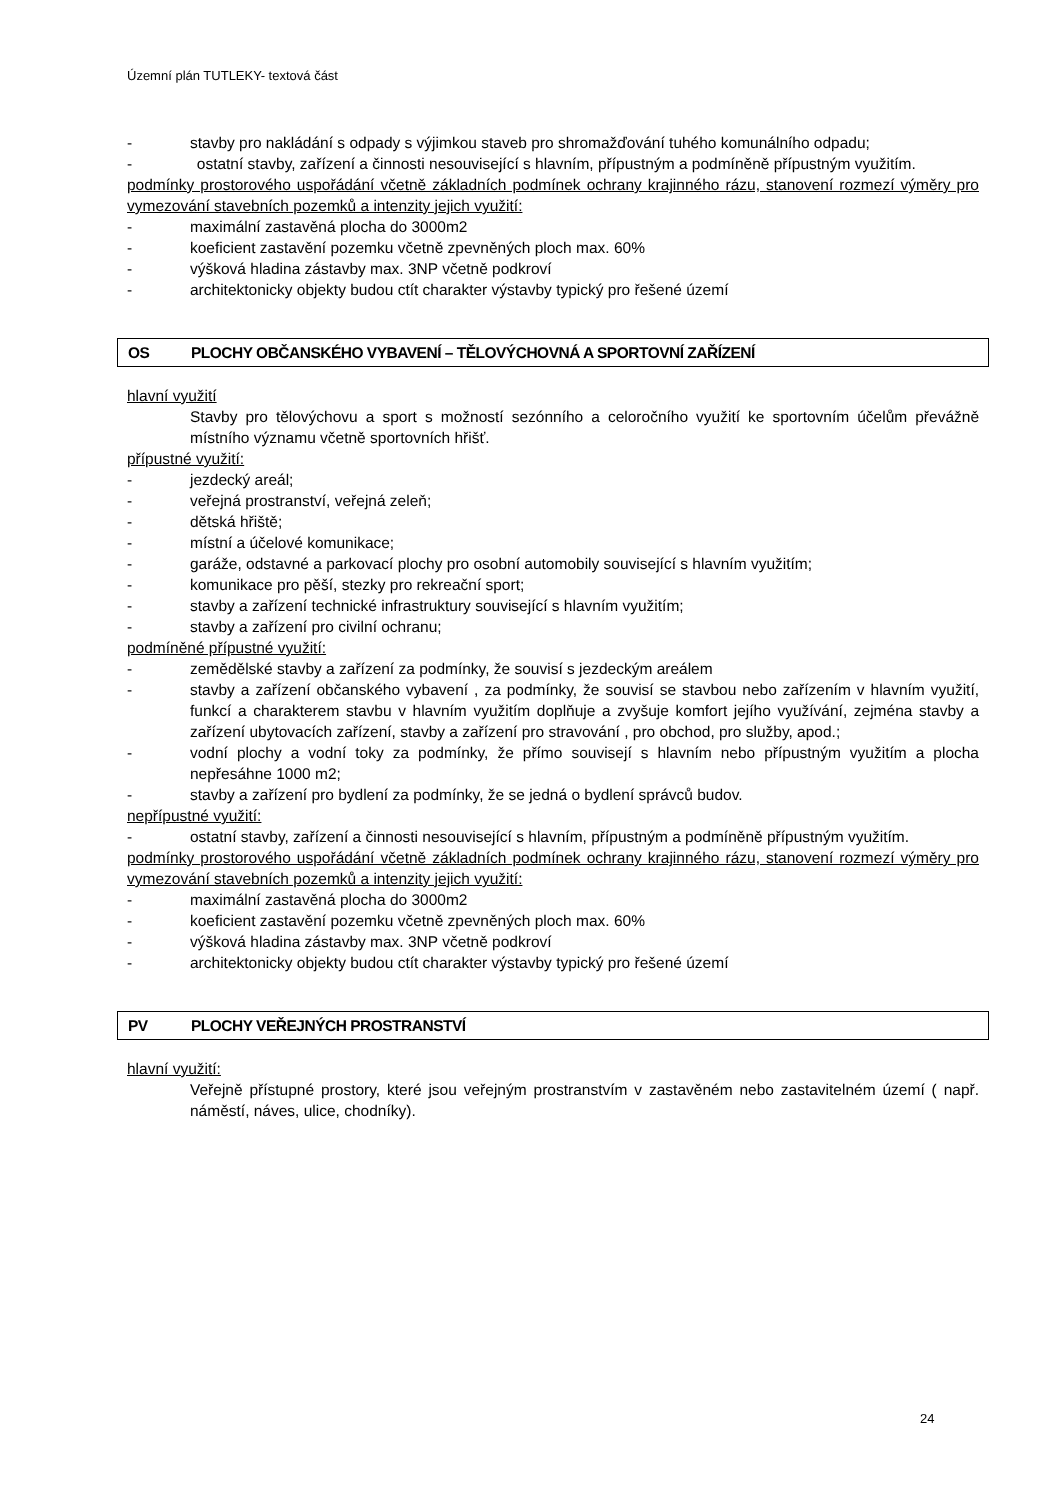Územní plán TUTLEKY- textová část
- stavby pro nakládání s odpady s výjimkou staveb pro shromažďování tuhého komunálního odpadu;
- ostatní stavby, zařízení a činnosti nesouvisející s hlavním, přípustným a podmíněně přípustným využitím.
podmínky prostorového uspořádání včetně základních podmínek ochrany krajinného rázu, stanovení rozmezí výměry pro vymezování stavebních pozemků a intenzity jejich využití:
- maximální zastavěná plocha do 3000m2
- koeficient zastavění pozemku včetně zpevněných ploch max. 60%
- výšková hladina zástavby max. 3NP včetně podkroví
- architektonicky objekty budou ctít charakter výstavby typický pro řešené území
OS PLOCHY OBČANSKÉHO VYBAVENÍ – TĚLOVÝCHOVNÁ A SPORTOVNÍ ZAŘÍZENÍ
hlavní využití
Stavby pro tělovýchovu a sport s možností sezónního a celoročního využití ke sportovním účelům převážně místního významu včetně sportovních hřišť.
přípustné využití:
- jezdecký areál;
- veřejná prostranství, veřejná zeleň;
- dětská hřiště;
- místní a účelové komunikace;
- garáže, odstavné a parkovací plochy pro osobní automobily související s hlavním využitím;
- komunikace pro pěší, stezky pro rekreační sport;
- stavby a zařízení technické infrastruktury související s hlavním využitím;
- stavby a zařízení pro civilní ochranu;
podmíněné přípustné využití:
- zemědělské stavby a zařízení za podmínky, že souvisí s jezdeckým areálem
- stavby a zařízení občanského vybavení , za podmínky, že souvisí se stavbou nebo zařízením v hlavním využití, funkcí a charakterem stavbu v hlavním využitím doplňuje a zvyšuje komfort jejího využívání, zejména stavby a zařízení ubytovacích zařízení, stavby a zařízení pro stravování , pro obchod, pro služby, apod.;
- vodní plochy a vodní toky za podmínky, že přímo souvisejí s hlavním nebo přípustným využitím a plocha nepřesáhne 1000 m2;
- stavby a zařízení pro bydlení za podmínky, že se jedná o bydlení správců budov.
nepřípustné využití:
- ostatní stavby, zařízení a činnosti nesouvisející s hlavním, přípustným a podmíněně přípustným využitím.
podmínky prostorového uspořádání včetně základních podmínek ochrany krajinného rázu, stanovení rozmezí výměry pro vymezování stavebních pozemků a intenzity jejich využití:
- maximální zastavěná plocha do 3000m2
- koeficient zastavění pozemku včetně zpevněných ploch max. 60%
- výšková hladina zástavby max. 3NP včetně podkroví
- architektonicky objekty budou ctít charakter výstavby typický pro řešené území
PV PLOCHY VEŘEJNÝCH PROSTRANSTVÍ
hlavní využití:
Veřejně přístupné prostory, které jsou veřejným prostranstvím v zastavěném nebo zastavitelném území ( např. náměstí, náves, ulice, chodníky).
24